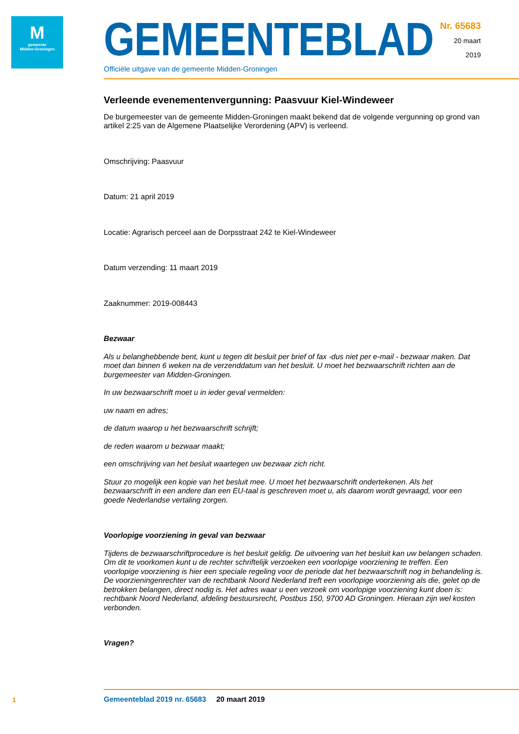M
gemeente
Midden-Groningen
GEMEENTEBLAD
Officiële uitgave van de gemeente Midden-Groningen
Nr. 65683
20 maart
2019
Verleende evenementenvergunning: Paasvuur Kiel-Windeweer
De burgemeester van de gemeente Midden-Groningen maakt bekend dat de volgende vergunning op grond van artikel 2:25 van de Algemene Plaatselijke Verordening (APV) is verleend.
Omschrijving: Paasvuur
Datum: 21 april 2019
Locatie: Agrarisch perceel aan de Dorpsstraat 242 te Kiel-Windeweer
Datum verzending: 11 maart 2019
Zaaknummer: 2019-008443
Bezwaar
Als u belanghebbende bent, kunt u tegen dit besluit per brief of fax -dus niet per e-mail - bezwaar maken. Dat moet dan binnen 6 weken na de verzenddatum van het besluit. U moet het bezwaarschrift richten aan de burgemeester van Midden-Groningen.
In uw bezwaarschrift moet u in ieder geval vermelden:
uw naam en adres;
de datum waarop u het bezwaarschrift schrijft;
de reden waarom u bezwaar maakt;
een omschrijving van het besluit waartegen uw bezwaar zich richt.
Stuur zo mogelijk een kopie van het besluit mee. U moet het bezwaarschrift ondertekenen. Als het bezwaarschrift in een andere dan een EU-taal is geschreven moet u, als daarom wordt gevraagd, voor een goede Nederlandse vertaling zorgen.
Voorlopige voorziening in geval van bezwaar
Tijdens de bezwaarschriftprocedure is het besluit geldig. De uitvoering van het besluit kan uw belangen schaden. Om dit te voorkomen kunt u de rechter schriftelijk verzoeken een voorlopige voorziening te treffen. Een voorlopige voorziening is hier een speciale regeling voor de periode dat het bezwaarschrift nog in behandeling is. De voorzieningenrechter van de rechtbank Noord Nederland treft een voorlopige voorziening als die, gelet op de betrokken belangen, direct nodig is. Het adres waar u een verzoek om voorlopige voorziening kunt doen is: rechtbank Noord Nederland, afdeling bestuursrecht, Postbus 150, 9700 AD Groningen. Hieraan zijn wel kosten verbonden.
Vragen?
1
Gemeenteblad 2019 nr. 65683 20 maart 2019